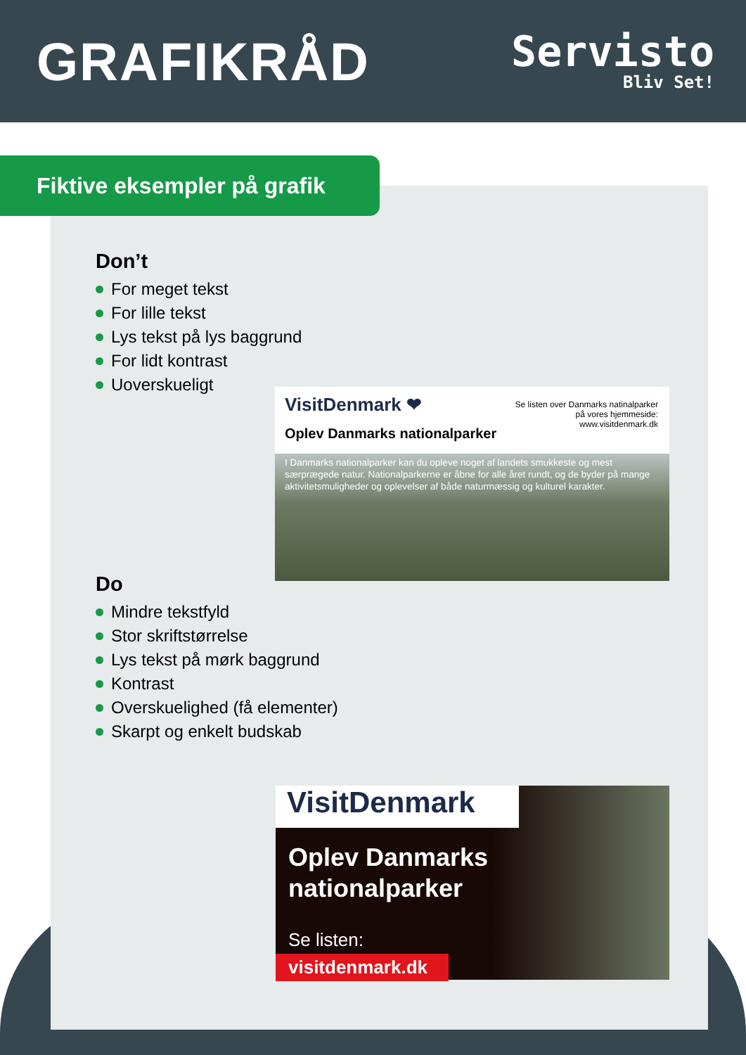GRAFIKRÅD
Servisto
Bliv Set!
Fiktive eksempler på grafik
Don’t
For meget tekst
For lille tekst
Lys tekst på lys baggrund
For lidt kontrast
Uoverskueligt
Do
Mindre tekstfyld
Stor skriftstørrelse
Lys tekst på mørk baggrund
Kontrast
Overskuelighed (få elementer)
Skarpt og enkelt budskab
VisitDenmark ❤
Se listen over Danmarks natinalparker
på vores hjemmeside:
www.visitdenmark.dk
Oplev Danmarks nationalparker
I Danmarks nationalparker kan du opleve noget af landets smukkeste og mest særprægede natur. Nationalparkerne er åbne for alle året rundt, og de byder på mange aktivitetsmuligheder og oplevelser af både naturmæssig og kulturel karakter.
VisitDenmark
Oplev Danmarks
nationalparker
Se listen:
visitdenmark.dk